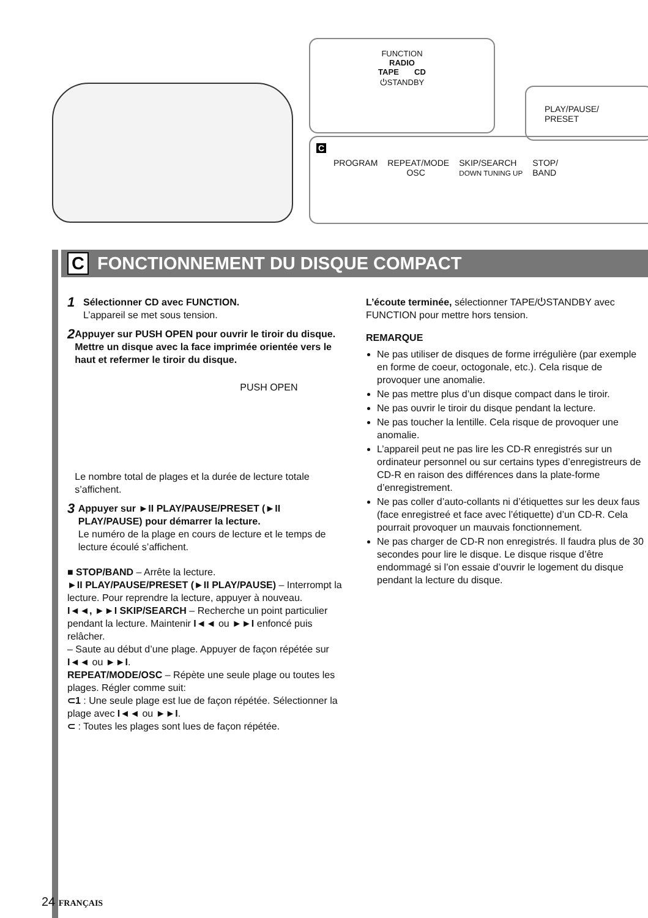FUNCTION
RADIO
TAPE CD
⏻STANDBY
PLAY/PAUSE/
PRESET
C
PROGRAM REPEAT/MODE
OSC SKIP/SEARCH
DOWN TUNING UP STOP/
BAND
C FONCTIONNEMENT DU DISQUE COMPACT
1
Sélectionner CD avec FUNCTION.
L’appareil se met sous tension.
2
Appuyer sur PUSH OPEN pour ouvrir le tiroir du disque. Mettre un disque avec la face imprimée orientée vers le haut et refermer le tiroir du disque.
PUSH OPEN
Le nombre total de plages et la durée de lecture totale s’affichent.
3
Appuyer sur ►II PLAY/PAUSE/PRESET (►II PLAY/PAUSE) pour démarrer la lecture.
Le numéro de la plage en cours de lecture et le temps de lecture écoulé s’affichent.
■ STOP/BAND – Arrête la lecture.
►II PLAY/PAUSE/PRESET (►II PLAY/PAUSE) – Interrompt la lecture. Pour reprendre la lecture, appuyer à nouveau.
I◄◄, ►►I SKIP/SEARCH – Recherche un point particulier pendant la lecture. Maintenir I◄◄ ou ►►I enfoncé puis relâcher.
– Saute au début d’une plage. Appuyer de façon répétée sur I◄◄ ou ►►I.
REPEAT/MODE/OSC – Répète une seule plage ou toutes les plages. Régler comme suit:
⊂1 : Une seule plage est lue de façon répétée. Sélectionner la plage avec I◄◄ ou ►►I.
⊂ : Toutes les plages sont lues de façon répétée.
L’écoute terminée, sélectionner TAPE/⏻STANDBY avec FUNCTION pour mettre hors tension.
REMARQUE
Ne pas utiliser de disques de forme irrégulière (par exemple en forme de coeur, octogonale, etc.). Cela risque de provoquer une anomalie.
Ne pas mettre plus d’un disque compact dans le tiroir.
Ne pas ouvrir le tiroir du disque pendant la lecture.
Ne pas toucher la lentille. Cela risque de provoquer une anomalie.
L’appareil peut ne pas lire les CD-R enregistrés sur un ordinateur personnel ou sur certains types d’enregistreurs de CD-R en raison des différences dans la plate-forme d’enregistrement.
Ne pas coller d’auto-collants ni d’étiquettes sur les deux faus (face enregistreé et face avec l’étiquette) d’un CD-R. Cela pourrait provoquer un mauvais fonctionnement.
Ne pas charger de CD-R non enregistrés. Il faudra plus de 30 secondes pour lire le disque. Le disque risque d’être endommagé si l’on essaie d’ouvrir le logement du disque pendant la lecture du disque.
24 FRANÇAIS